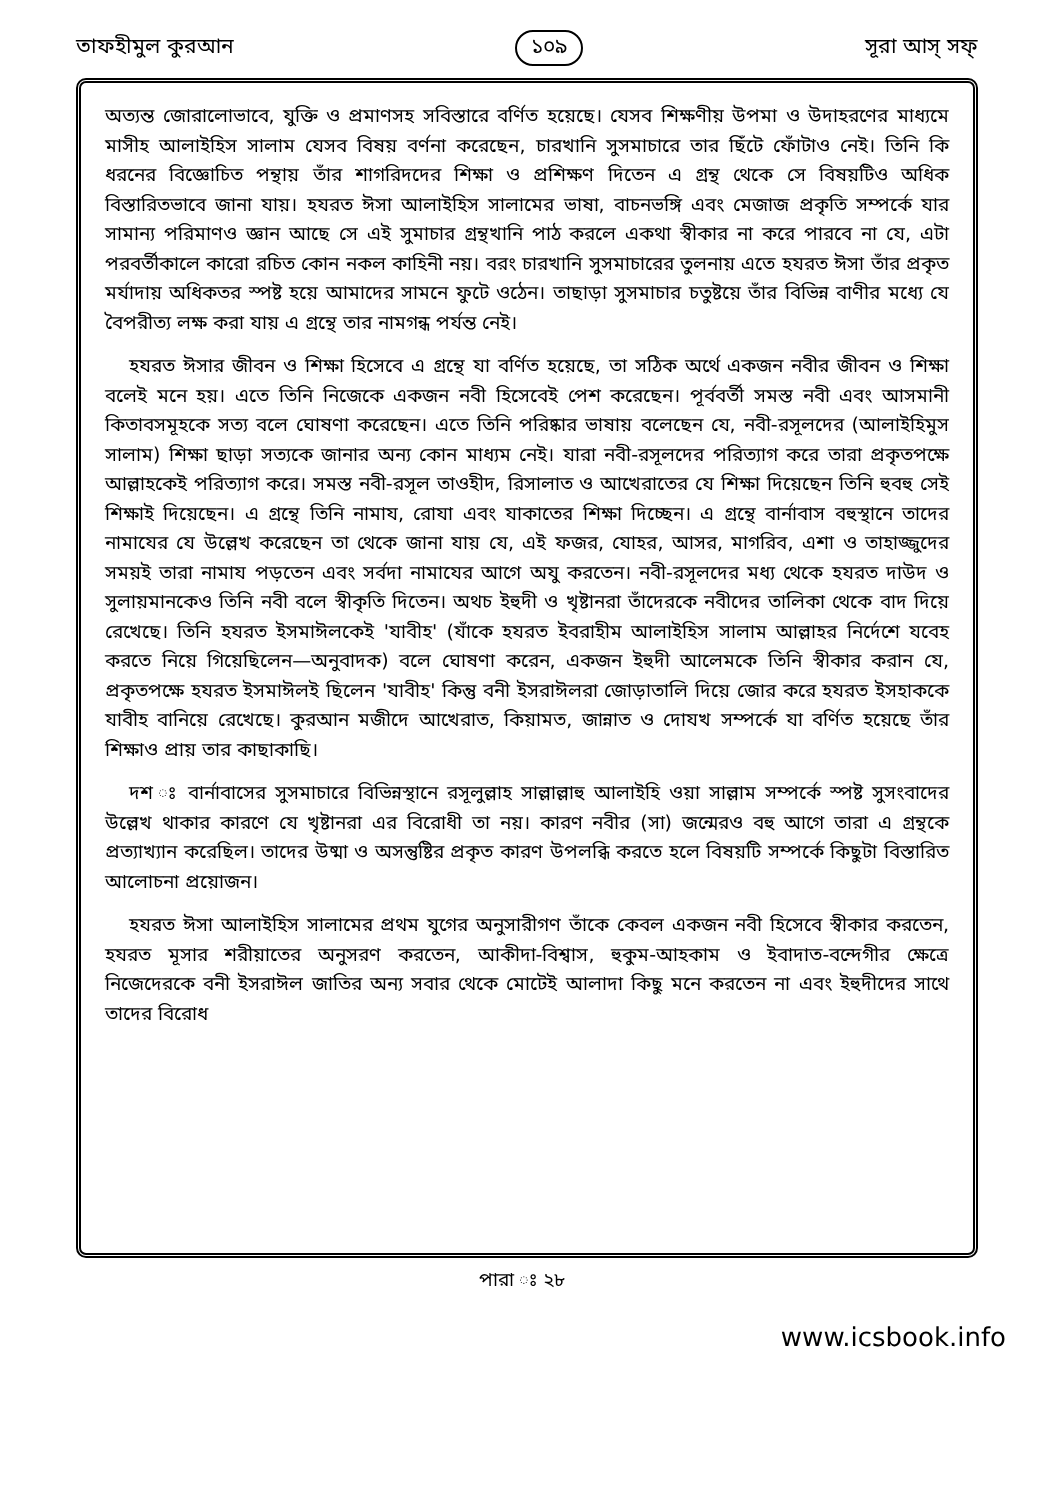তাফহীমুল কুরআন ১০৯ সূরা আস্ সফ্
অত্যন্ত জোরালোভাবে, যুক্তি ও প্রমাণসহ সবিস্তারে বর্ণিত হয়েছে। যেসব শিক্ষণীয় উপমা ও উদাহরণের মাধ্যমে মাসীহ আলাইহিস সালাম যেসব বিষয় বর্ণনা করেছেন, চারখানি সুসমাচারে তার ছিঁটে ফোঁটাও নেই। তিনি কি ধরনের বিজ্ঞোচিত পন্থায় তাঁর শাগরিদদের শিক্ষা ও প্রশিক্ষণ দিতেন এ গ্রন্থ থেকে সে বিষয়টিও অধিক বিস্তারিতভাবে জানা যায়। হযরত ঈসা আলাইহিস সালামের ভাষা, বাচনভঙ্গি এবং মেজাজ প্রকৃতি সম্পর্কে যার সামান্য পরিমাণও জ্ঞান আছে সে এই সুমাচার গ্রন্থখানি পাঠ করলে একথা স্বীকার না করে পারবে না যে, এটা পরবর্তীকালে কারো রচিত কোন নকল কাহিনী নয়। বরং চারখানি সুসমাচারের তুলনায় এতে হযরত ঈসা তাঁর প্রকৃত মর্যাদায় অধিকতর স্পষ্ট হয়ে আমাদের সামনে ফুটে ওঠেন। তাছাড়া সুসমাচার চতুষ্টয়ে তাঁর বিভিন্ন বাণীর মধ্যে যে বৈপরীত্য লক্ষ করা যায় এ গ্রন্থে তার নামগন্ধ পর্যন্ত নেই।
হযরত ঈসার জীবন ও শিক্ষা হিসেবে এ গ্রন্থে যা বর্ণিত হয়েছে, তা সঠিক অর্থে একজন নবীর জীবন ও শিক্ষা বলেই মনে হয়। এতে তিনি নিজেকে একজন নবী হিসেবেই পেশ করেছেন। পূর্ববর্তী সমস্ত নবী এবং আসমানী কিতাবসমূহকে সত্য বলে ঘোষণা করেছেন। এতে তিনি পরিষ্কার ভাষায় বলেছেন যে, নবী-রসূলদের (আলাইহিমুস সালাম) শিক্ষা ছাড়া সত্যকে জানার অন্য কোন মাধ্যম নেই। যারা নবী-রসূলদের পরিত্যাগ করে তারা প্রকৃতপক্ষে আল্লাহকেই পরিত্যাগ করে। সমস্ত নবী-রসূল তাওহীদ, রিসালাত ও আখেরাতের যে শিক্ষা দিয়েছেন তিনি হুবহু সেই শিক্ষাই দিয়েছেন। এ গ্রন্থে তিনি নামায, রোযা এবং যাকাতের শিক্ষা দিচ্ছেন। এ গ্রন্থে বার্নাবাস বহুস্থানে তাদের নামাযের যে উল্লেখ করেছেন তা থেকে জানা যায় যে, এই ফজর, যোহর, আসর, মাগরিব, এশা ও তাহাজ্জুদের সময়ই তারা নামায পড়তেন এবং সর্বদা নামাযের আগে অযু করতেন। নবী-রসূলদের মধ্য থেকে হযরত দাউদ ও সুলায়মানকেও তিনি নবী বলে স্বীকৃতি দিতেন। অথচ ইহুদী ও খৃষ্টানরা তাঁদেরকে নবীদের তালিকা থেকে বাদ দিয়ে রেখেছে। তিনি হযরত ইসমাঈলকেই 'যাবীহ' (যাঁকে হযরত ইবরাহীম আলাইহিস সালাম আল্লাহর নির্দেশে যবেহ করতে নিয়ে গিয়েছিলেন—অনুবাদক) বলে ঘোষণা করেন, একজন ইহুদী আলেমকে তিনি স্বীকার করান যে, প্রকৃতপক্ষে হযরত ইসমাঈলই ছিলেন 'যাবীহ' কিন্তু বনী ইসরাঈলরা জোড়াতালি দিয়ে জোর করে হযরত ইসহাককে যাবীহ বানিয়ে রেখেছে। কুরআন মজীদে আখেরাত, কিয়ামত, জান্নাত ও দোযখ সম্পর্কে যা বর্ণিত হয়েছে তাঁর শিক্ষাও প্রায় তার কাছাকাছি।
দশ ঃ বার্নাবাসের সুসমাচারে বিভিন্নস্থানে রসূলুল্লাহ সাল্লাল্লাহু আলাইহি ওয়া সাল্লাম সম্পর্কে স্পষ্ট সুসংবাদের উল্লেখ থাকার কারণে যে খৃষ্টানরা এর বিরোধী তা নয়। কারণ নবীর (সা) জন্মেরও বহু আগে তারা এ গ্রন্থকে প্রত্যাখ্যান করেছিল। তাদের উষ্মা ও অসন্তুষ্টির প্রকৃত কারণ উপলব্ধি করতে হলে বিষয়টি সম্পর্কে কিছুটা বিস্তারিত আলোচনা প্রয়োজন।
হযরত ঈসা আলাইহিস সালামের প্রথম যুগের অনুসারীগণ তাঁকে কেবল একজন নবী হিসেবে স্বীকার করতেন, হযরত মূসার শরীয়াতের অনুসরণ করতেন, আকীদা-বিশ্বাস, হুকুম-আহকাম ও ইবাদাত-বন্দেগীর ক্ষেত্রে নিজেদেরকে বনী ইসরাঈল জাতির অন্য সবার থেকে মোটেই আলাদা কিছু মনে করতেন না এবং ইহুদীদের সাথে তাদের বিরোধ
পারা ঃ ২৮
www.icsbook.info